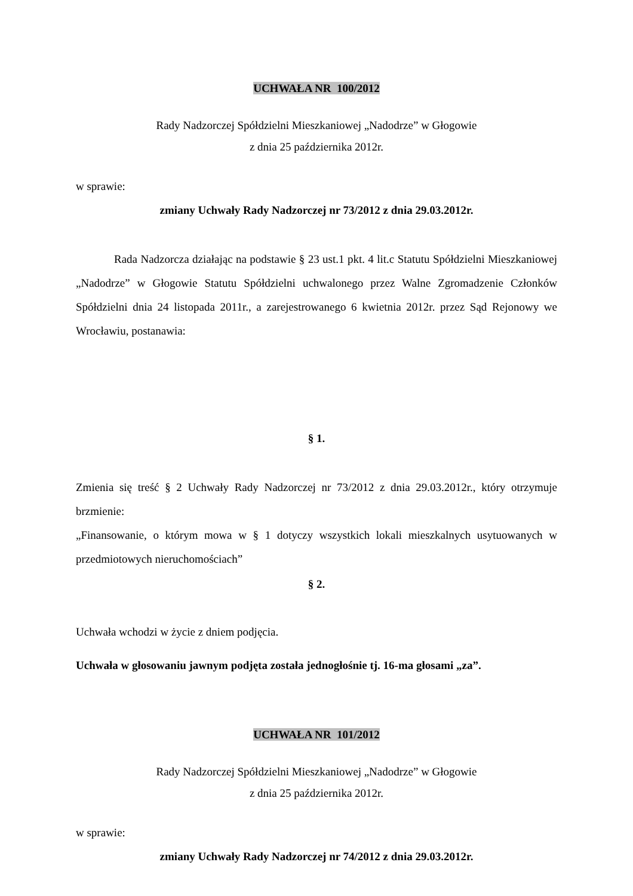UCHWAŁA NR 100/2012
Rady Nadzorczej Spółdzielni Mieszkaniowej „Nadodrze” w Głogowie
z dnia 25 października 2012r.
w sprawie:
zmiany Uchwały Rady Nadzorczej nr 73/2012 z dnia 29.03.2012r.
Rada Nadzorcza działając na podstawie § 23 ust.1 pkt. 4 lit.c Statutu Spółdzielni Mieszkaniowej „Nadodrze” w Głogowie Statutu Spółdzielni uchwalonego przez Walne Zgromadzenie Członków Spółdzielni dnia 24 listopada 2011r., a zarejestrowanego 6 kwietnia 2012r. przez Sąd Rejonowy we Wrocławiu, postanawia:
§ 1.
Zmienia się treść § 2 Uchwały Rady Nadzorczej nr 73/2012 z dnia 29.03.2012r., który otrzymuje brzmienie:
„Finansowanie, o którym mowa w § 1 dotyczy wszystkich lokali mieszkalnych usytuowanych w przedmiotowych nieruchomościach”
§ 2.
Uchwała wchodzi w życie z dniem podjęcia.
Uchwała w głosowaniu jawnym podjęta została jednogłośnie tj. 16-ma głosami „za”.
UCHWAŁA NR 101/2012
Rady Nadzorczej Spółdzielni Mieszkaniowej „Nadodrze” w Głogowie
z dnia 25 października 2012r.
w sprawie:
zmiany Uchwały Rady Nadzorczej nr 74/2012 z dnia 29.03.2012r.